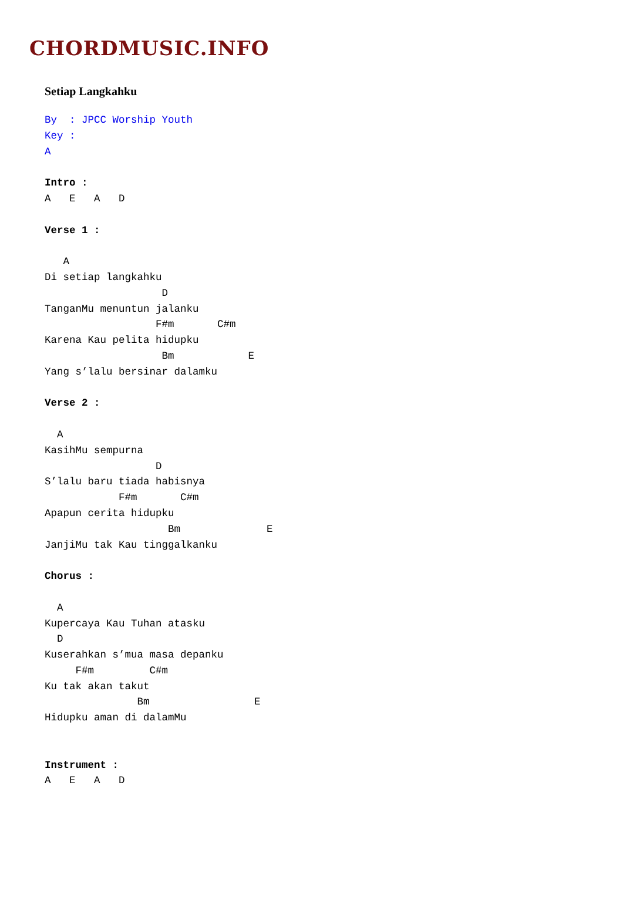CHORDMUSIC.INFO
Setiap Langkahku
By  : JPCC Worship Youth
Key : 
A

Intro :
A   E   A   D

Verse 1 :

   A
Di setiap langkahku
                   D
TanganMu menuntun jalanku
                  F#m       C#m
Karena Kau pelita hidupku
                   Bm            E
Yang s’lalu bersinar dalamku

Verse 2 :

  A
KasihMu sempurna
                  D
S’lalu baru tiada habisnya
            F#m       C#m
Apapun cerita hidupku
                    Bm              E
JanjiMu tak Kau tinggalkanku

Chorus :

  A
Kupercaya Kau Tuhan atasku
  D
Kuserahkan s’mua masa depanku
     F#m         C#m
Ku tak akan takut
               Bm                 E
Hidupku aman di dalamMu


Instrument :
A   E   A   D